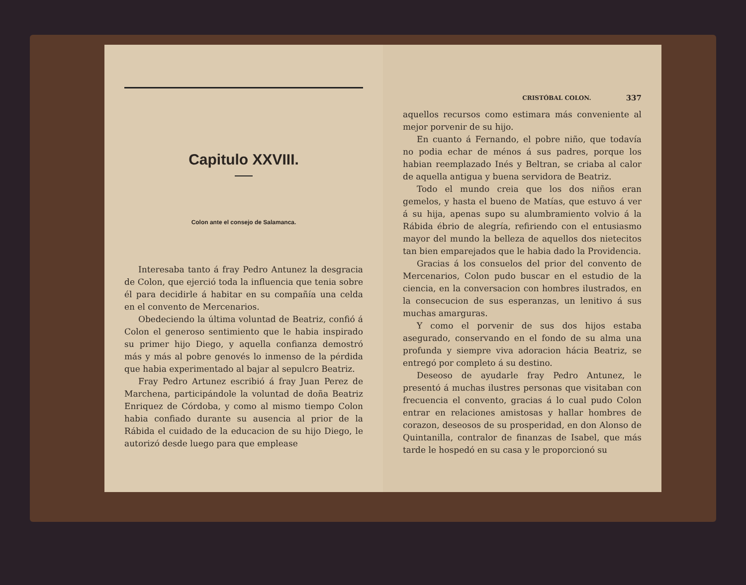Capitulo XXVIII.
Colon ante el consejo de Salamanca.
Interesaba tanto á fray Pedro Antunez la desgracia de Colon, que ejerció toda la influencia que tenia sobre él para decidirle á habitar en su compañía una celda en el convento de Mercenarios.
Obedeciendo la última voluntad de Beatriz, confió á Colon el generoso sentimiento que le habia inspirado su primer hijo Diego, y aquella confianza demostró más y más al pobre genovés lo inmenso de la pérdida que habia experimentado al bajar al sepulcro Beatriz.
Fray Pedro Artunez escribió á fray Juan Perez de Marchena, participándole la voluntad de doña Beatriz Enriquez de Córdoba, y como al mismo tiempo Colon habia confiado durante su ausencia al prior de la Rábida el cuidado de la educacion de su hijo Diego, le autorizó desde luego para que emplease
CRISTÓBAL COLON. 337
aquellos recursos como estimara más conveniente al mejor porvenir de su hijo.
En cuanto á Fernando, el pobre niño, que todavía no podia echar de ménos á sus padres, porque los habian reemplazado Inés y Beltran, se criaba al calor de aquella antigua y buena servidora de Beatriz.
Todo el mundo creia que los dos niños eran gemelos, y hasta el bueno de Matías, que estuvo á ver á su hija, apenas supo su alumbramiento volvio á la Rábida ébrio de alegría, refiriendo con el entusiasmo mayor del mundo la belleza de aquellos dos nietecitos tan bien emparejados que le habia dado la Providencia.
Gracias á los consuelos del prior del convento de Mercenarios, Colon pudo buscar en el estudio de la ciencia, en la conversacion con hombres ilustrados, en la consecucion de sus esperanzas, un lenitivo á sus muchas amarguras.
Y como el porvenir de sus dos hijos estaba asegurado, conservando en el fondo de su alma una profunda y siempre viva adoracion hácia Beatriz, se entregó por completo á su destino.
Deseoso de ayudarle fray Pedro Antunez, le presentó á muchas ilustres personas que visitaban con frecuencia el convento, gracias á lo cual pudo Colon entrar en relaciones amistosas y hallar hombres de corazon, deseosos de su prosperidad, en don Alonso de Quintanilla, contralor de finanzas de Isabel, que más tarde le hospedó en su casa y le proporcionó su